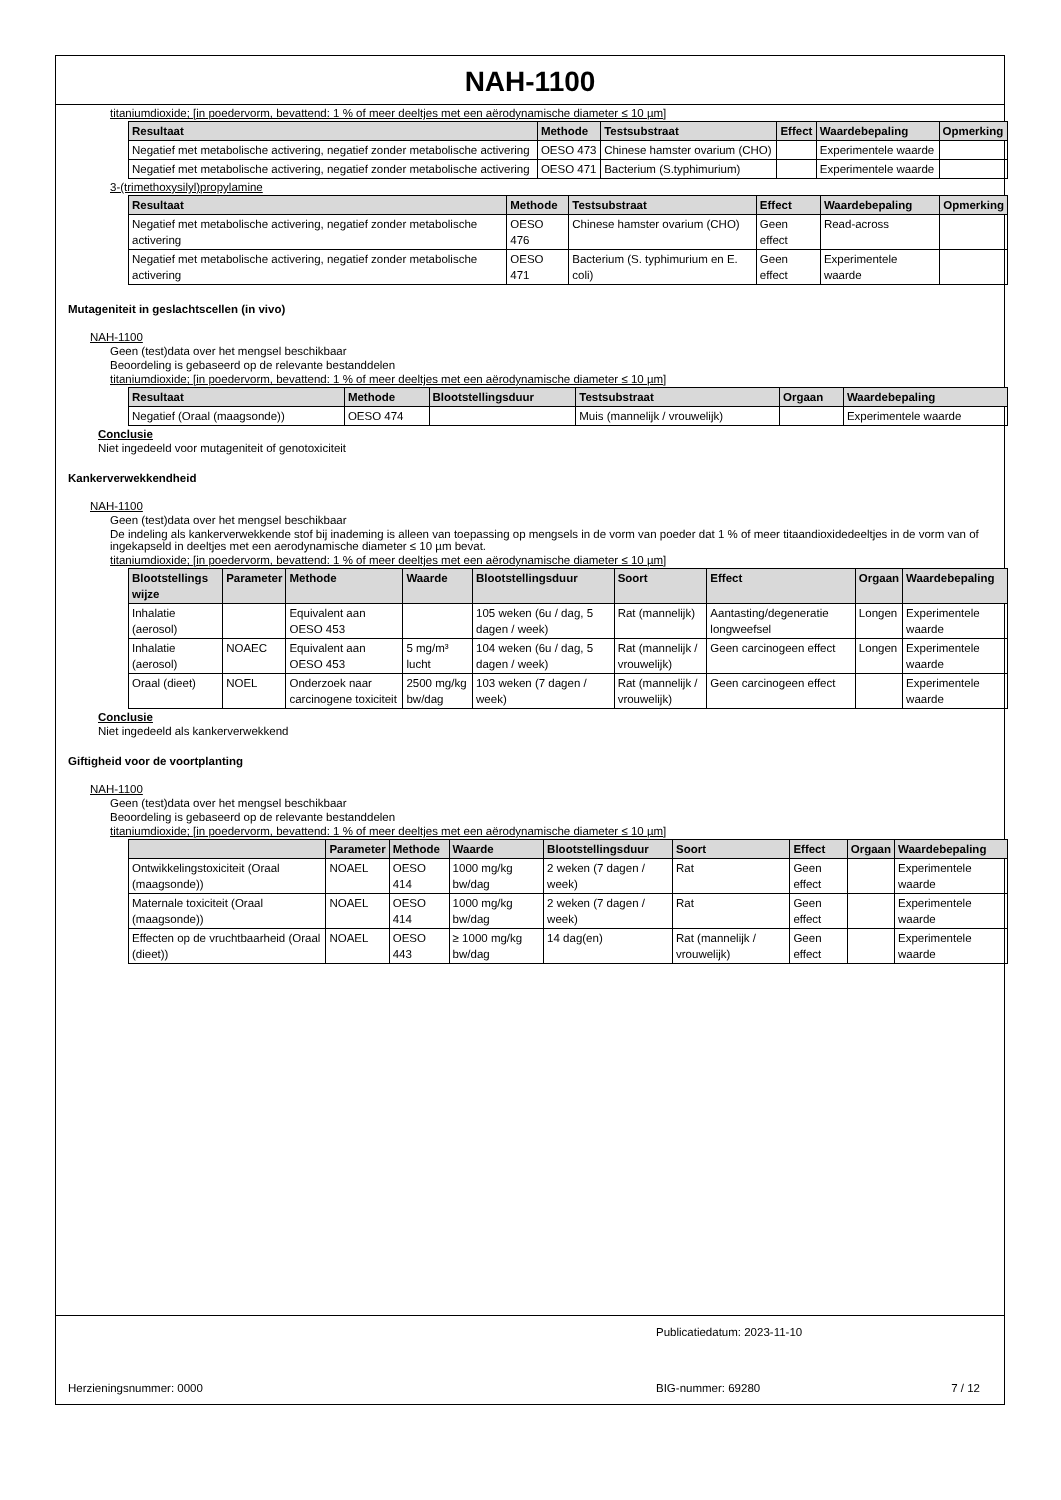NAH-1100
titaniumdioxide; [in poedervorm, bevattend: 1 % of meer deeltjes met een aërodynamische diameter ≤ 10 µm]
| Resultaat | Methode | Testsubstraat | Effect | Waardebepaling | Opmerking |
| --- | --- | --- | --- | --- | --- |
| Negatief met metabolische activering, negatief zonder metabolische activering | OESO 473 | Chinese hamster ovarium (CHO) | | Experimentele waarde | |
| Negatief met metabolische activering, negatief zonder metabolische activering | OESO 471 | Bacterium (S.typhimurium) | | Experimentele waarde | |
3-(trimethoxysilyl)propylamine
| Resultaat | Methode | Testsubstraat | Effect | Waardebepaling | Opmerking |
| --- | --- | --- | --- | --- | --- |
| Negatief met metabolische activering, negatief zonder metabolische activering | OESO 476 | Chinese hamster ovarium (CHO) | Geen effect | Read-across | |
| Negatief met metabolische activering, negatief zonder metabolische activering | OESO 471 | Bacterium (S. typhimurium en E. coli) | Geen effect | Experimentele waarde | |
Mutageniteit in geslachtscellen (in vivo)
NAH-1100
Geen (test)data over het mengsel beschikbaar
Beoordeling is gebaseerd op de relevante bestanddelen
titaniumdioxide; [in poedervorm, bevattend: 1 % of meer deeltjes met een aërodynamische diameter ≤ 10 µm]
| Resultaat | Methode | Blootstellingsduur | Testsubstraat | Orgaan | Waardebepaling |
| --- | --- | --- | --- | --- | --- |
| Negatief (Oraal (maagsonde)) | OESO 474 | | Muis (mannelijk / vrouwelijk) | | Experimentele waarde |
Conclusie
Niet ingedeeld voor mutageniteit of genotoxiciteit
Kankerverwekkendheid
NAH-1100
Geen (test)data over het mengsel beschikbaar
De indeling als kankerverwekkende stof bij inademing is alleen van toepassing op mengsels in de vorm van poeder dat 1 % of meer titaandioxidedeeltjes in de vorm van of ingekapseld in deeltjes met een aerodynamische diameter ≤ 10 µm bevat.
titaniumdioxide; [in poedervorm, bevattend: 1 % of meer deeltjes met een aërodynamische diameter ≤ 10 µm]
| Blootstellings wijze | Parameter | Methode | Waarde | Blootstellingsduur | Soort | Effect | Orgaan | Waardebepaling |
| --- | --- | --- | --- | --- | --- | --- | --- | --- |
| Inhalatie (aerosol) | | Equivalent aan OESO 453 | | 105 weken (6u / dag, 5 dagen / week) | Rat (mannelijk) | Aantasting/degeneratie longweefsel | Longen | Experimentele waarde |
| Inhalatie (aerosol) | NOAEC | Equivalent aan OESO 453 | 5 mg/m³ lucht | 104 weken (6u / dag, 5 dagen / week) | Rat (mannelijk / vrouwelijk) | Geen carcinogeen effect | Longen | Experimentele waarde |
| Oraal (dieet) | NOEL | Onderzoek naar carcinogene toxiciteit | 2500 mg/kg bw/dag | 103 weken (7 dagen / week) | Rat (mannelijk / vrouwelijk) | Geen carcinogeen effect | | Experimentele waarde |
Conclusie
Niet ingedeeld als kankerverwekkend
Giftigheid voor de voortplanting
NAH-1100
Geen (test)data over het mengsel beschikbaar
Beoordeling is gebaseerd op de relevante bestanddelen
titaniumdioxide; [in poedervorm, bevattend: 1 % of meer deeltjes met een aërodynamische diameter ≤ 10 µm]
| | Parameter | Methode | Waarde | Blootstellingsduur | Soort | Effect | Orgaan | Waardebepaling |
| --- | --- | --- | --- | --- | --- | --- | --- | --- |
| Ontwikkelingstoxiciteit (Oraal (maagsonde)) | NOAEL | OESO 414 | 1000 mg/kg bw/dag | 2 weken (7 dagen / week) | Rat | Geen effect | | Experimentele waarde |
| Maternale toxiciteit (Oraal (maagsonde)) | NOAEL | OESO 414 | 1000 mg/kg bw/dag | 2 weken (7 dagen / week) | Rat | Geen effect | | Experimentele waarde |
| Effecten op de vruchtbaarheid (Oraal (dieet)) | NOAEL | OESO 443 | ≥ 1000 mg/kg bw/dag | 14 dag(en) | Rat (mannelijk / vrouwelijk) | Geen effect | | Experimentele waarde |
Publicatiedatum: 2023-11-10
Herzieningsnummer: 0000 BIG-nummer: 69280 7 / 12